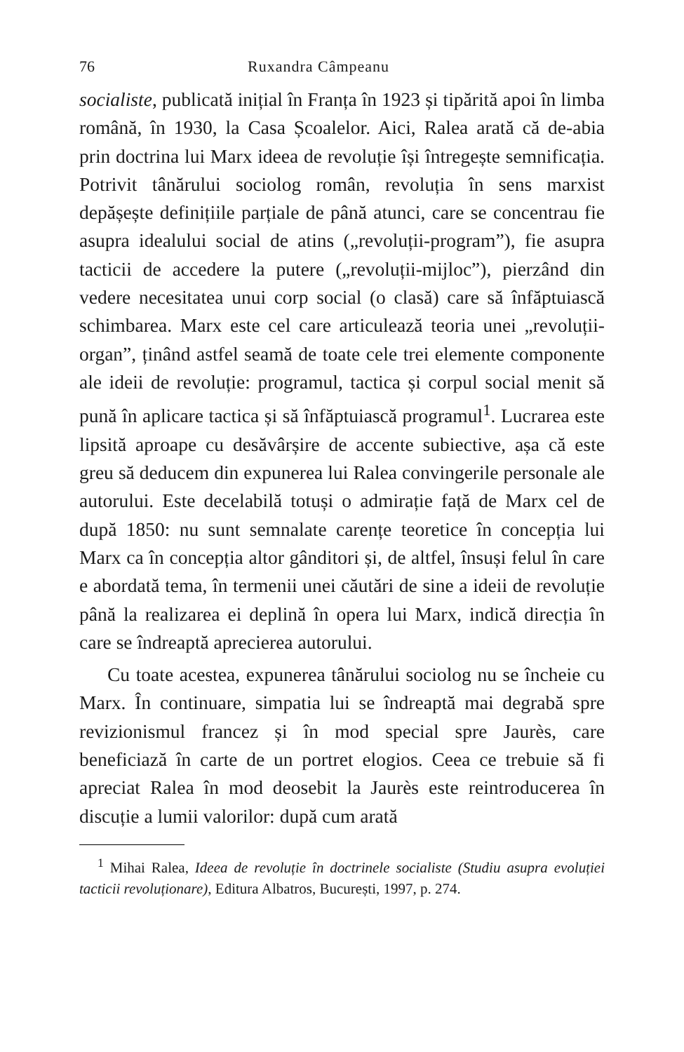76 Ruxandra Câmpeanu
socialiste, publicată inițial în Franța în 1923 și tipărită apoi în limba română, în 1930, la Casa Școalelor. Aici, Ralea arată că de-abia prin doctrina lui Marx ideea de revoluție își întregește semnificația. Potrivit tânărului sociolog român, revoluția în sens marxist depășește definițiile parțiale de până atunci, care se concentrau fie asupra idealului social de atins („revoluții-program”), fie asupra tacticii de accedere la putere („revoluții-mijloc”), pierzând din vedere necesitatea unui corp social (o clasă) care să înfăptuiască schimbarea. Marx este cel care articulează teoria unei „revoluții-organ”, ținând astfel seamă de toate cele trei elemente componente ale ideii de revoluție: programul, tactica și corpul social menit să pună în aplicare tactica și să înfăptuiască programul<sup>1</sup>. Lucrarea este lipsită aproape cu desăvârșire de accente subiective, așa că este greu să deducem din expunerea lui Ralea convingerile personale ale autorului. Este decelabilă totuși o admirație față de Marx cel de după 1850: nu sunt semnalate carențe teoretice în concepția lui Marx ca în concepția altor gânditori și, de altfel, însuși felul în care e abordată tema, în termenii unei căutări de sine a ideii de revoluție până la realizarea ei deplină în opera lui Marx, indică direcția în care se îndreaptă aprecierea autorului.
Cu toate acestea, expunerea tânărului sociolog nu se încheie cu Marx. În continuare, simpatia lui se îndreaptă mai degrabă spre revizionismul francez și în mod special spre Jaurès, care beneficiază în carte de un portret elogios. Ceea ce trebuie să fi apreciat Ralea în mod deosebit la Jaurès este reintroducerea în discuție a lumii valorilor: după cum arată
<sup>1</sup> Mihai Ralea, Ideea de revoluție în doctrinele socialiste (Studiu asupra evoluției tacticii revoluționare), Editura Albatros, București, 1997, p. 274.